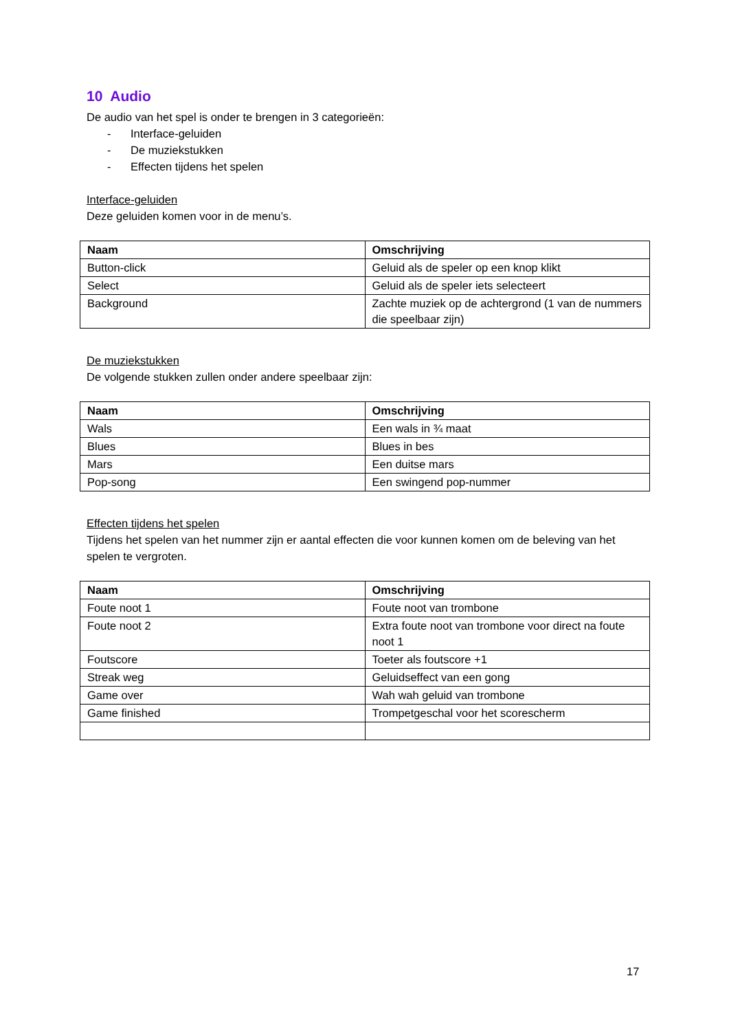10 Audio
De audio van het spel is onder te brengen in 3 categorieën:
- Interface-geluiden
- De muziekstukken
- Effecten tijdens het spelen
Interface-geluiden
Deze geluiden komen voor in de menu’s.
| Naam | Omschrijving |
| --- | --- |
| Button-click | Geluid als de speler op een knop klikt |
| Select | Geluid als de speler iets selecteert |
| Background | Zachte muziek op de achtergrond (1 van de nummers die speelbaar zijn) |
De muziekstukken
De volgende stukken zullen onder andere speelbaar zijn:
| Naam | Omschrijving |
| --- | --- |
| Wals | Een wals in ¾ maat |
| Blues | Blues in bes |
| Mars | Een duitse mars |
| Pop-song | Een swingend pop-nummer |
Effecten tijdens het spelen
Tijdens het spelen van het nummer zijn er aantal effecten die voor kunnen komen om de beleving van het spelen te vergroten.
| Naam | Omschrijving |
| --- | --- |
| Foute noot 1 | Foute noot van trombone |
| Foute noot 2 | Extra foute noot van trombone voor direct na foute noot 1 |
| Foutscore | Toeter als foutscore +1 |
| Streak weg | Geluidseffect van een gong |
| Game over | Wah wah geluid van trombone |
| Game finished | Trompetgeschal voor het scorescherm |
17